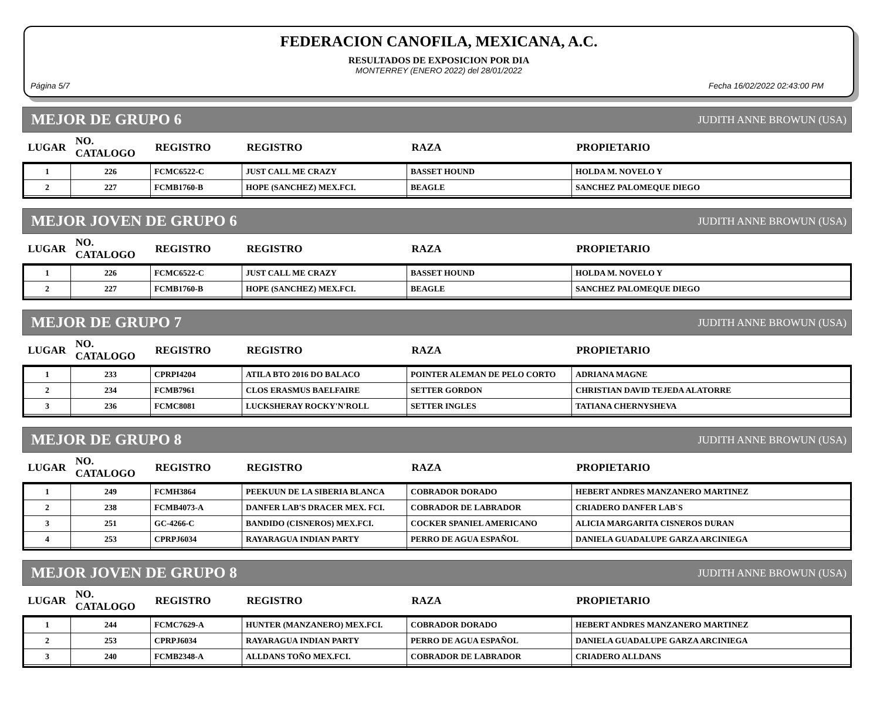FEDERACION CANOFILA, MEXICANA, A.C.
RESULTADOS DE EXPOSICION POR DIA
MONTERREY (ENERO 2022) del 28/01/2022
Página 5/7 Fecha 16/02/2022 02:43:00 PM
MEJOR DE GRUPO 6 JUDITH ANNE BROWUN (USA)
| LUGAR | NO. CATALOGO | REGISTRO | REGISTRO | RAZA | PROPIETARIO |
| --- | --- | --- | --- | --- | --- |
| 1 | 226 | FCMC6522-C | JUST CALL ME CRAZY | BASSET HOUND | HOLDA M. NOVELO Y |
| 2 | 227 | FCMB1760-B | HOPE (SANCHEZ) MEX.FCI. | BEAGLE | SANCHEZ PALOMEQUE DIEGO |
MEJOR JOVEN DE GRUPO 6 JUDITH ANNE BROWUN (USA)
| LUGAR | NO. CATALOGO | REGISTRO | REGISTRO | RAZA | PROPIETARIO |
| --- | --- | --- | --- | --- | --- |
| 1 | 226 | FCMC6522-C | JUST CALL ME CRAZY | BASSET HOUND | HOLDA M. NOVELO Y |
| 2 | 227 | FCMB1760-B | HOPE (SANCHEZ) MEX.FCI. | BEAGLE | SANCHEZ PALOMEQUE DIEGO |
MEJOR DE GRUPO 7 JUDITH ANNE BROWUN (USA)
| LUGAR | NO. CATALOGO | REGISTRO | REGISTRO | RAZA | PROPIETARIO |
| --- | --- | --- | --- | --- | --- |
| 1 | 233 | CPRPI4204 | ATILA BTO 2016 DO BALACO | POINTER ALEMAN DE PELO CORTO | ADRIANA MAGNE |
| 2 | 234 | FCMB7961 | CLOS ERASMUS BAELFAIRE | SETTER GORDON | CHRISTIAN DAVID TEJEDA ALATORRE |
| 3 | 236 | FCMC8081 | LUCKSHERAY ROCKY'N'ROLL | SETTER INGLES | TATIANA CHERNYSHEVA |
MEJOR DE GRUPO 8 JUDITH ANNE BROWUN (USA)
| LUGAR | NO. CATALOGO | REGISTRO | REGISTRO | RAZA | PROPIETARIO |
| --- | --- | --- | --- | --- | --- |
| 1 | 249 | FCMH3864 | PEEKUUN DE LA SIBERIA BLANCA | COBRADOR DORADO | HEBERT ANDRES MANZANERO MARTINEZ |
| 2 | 238 | FCMB4073-A | DANFER LAB'S DRACER MEX. FCI. | COBRADOR DE LABRADOR | CRIADERO DANFER LAB`S |
| 3 | 251 | GC-4266-C | BANDIDO (CISNEROS) MEX.FCI. | COCKER SPANIEL AMERICANO | ALICIA MARGARITA CISNEROS DURAN |
| 4 | 253 | CPRPJ6034 | RAYARAGUA INDIAN PARTY | PERRO DE AGUA ESPAÑOL | DANIELA GUADALUPE GARZA ARCINIEGA |
MEJOR JOVEN DE GRUPO 8 JUDITH ANNE BROWUN (USA)
| LUGAR | NO. CATALOGO | REGISTRO | REGISTRO | RAZA | PROPIETARIO |
| --- | --- | --- | --- | --- | --- |
| 1 | 244 | FCMC7629-A | HUNTER (MANZANERO) MEX.FCI. | COBRADOR DORADO | HEBERT ANDRES MANZANERO MARTINEZ |
| 2 | 253 | CPRPJ6034 | RAYARAGUA INDIAN PARTY | PERRO DE AGUA ESPAÑOL | DANIELA GUADALUPE GARZA ARCINIEGA |
| 3 | 240 | FCMB2348-A | ALLDANS TOÑO MEX.FCI. | COBRADOR DE LABRADOR | CRIADERO ALLDANS |